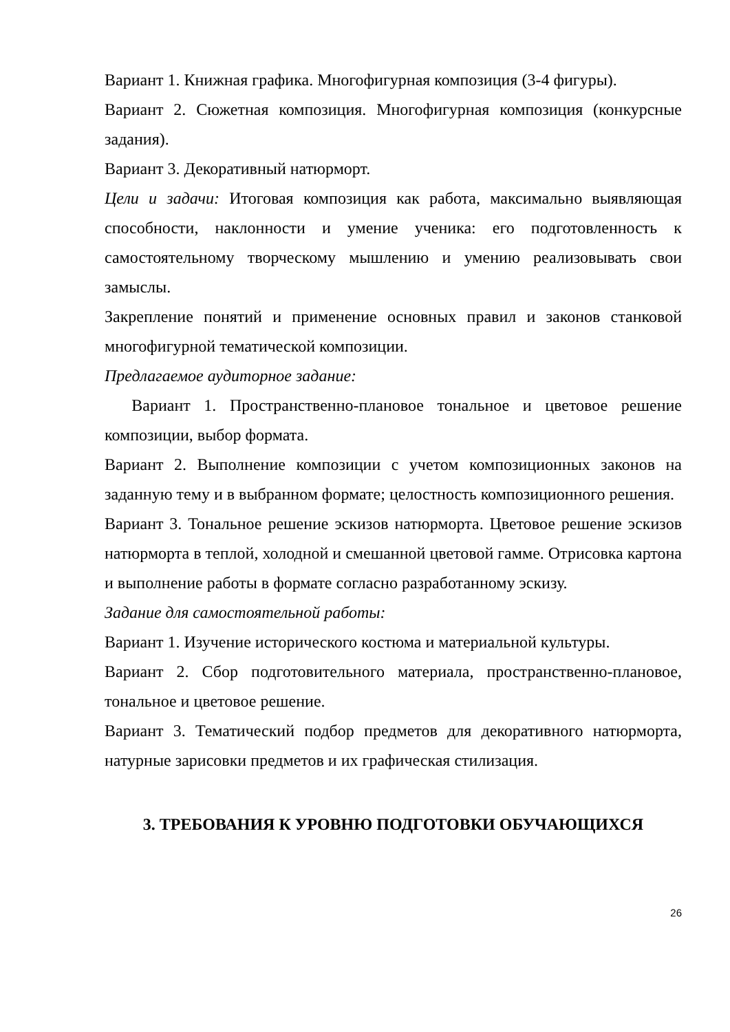Вариант 1. Книжная графика. Многофигурная композиция (3-4 фигуры).
Вариант 2. Сюжетная композиция. Многофигурная композиция (конкурсные задания).
Вариант 3. Декоративный натюрморт.
Цели и задачи: Итоговая композиция как работа, максимально выявляющая способности, наклонности и умение ученика: его подготовленность к самостоятельному творческому мышлению и умению реализовывать свои замыслы.
Закрепление понятий и применение основных правил и законов станковой многофигурной тематической композиции.
Предлагаемое аудиторное задание:
Вариант 1. Пространственно-плановое тональное и цветовое решение композиции, выбор формата.
Вариант 2. Выполнение композиции с учетом композиционных законов на заданную тему и в выбранном формате; целостность композиционного решения.
Вариант 3. Тональное решение эскизов натюрморта. Цветовое решение эскизов натюрморта в теплой, холодной и смешанной цветовой гамме. Отрисовка картона и выполнение работы в формате согласно разработанному эскизу.
Задание для самостоятельной работы:
Вариант 1. Изучение исторического костюма и материальной культуры.
Вариант 2. Сбор подготовительного материала, пространственно-плановое, тональное и цветовое решение.
Вариант 3. Тематический подбор предметов для декоративного натюрморта, натурные зарисовки предметов и их графическая стилизация.
3. ТРЕБОВАНИЯ К УРОВНЮ ПОДГОТОВКИ ОБУЧАЮЩИХСЯ
26